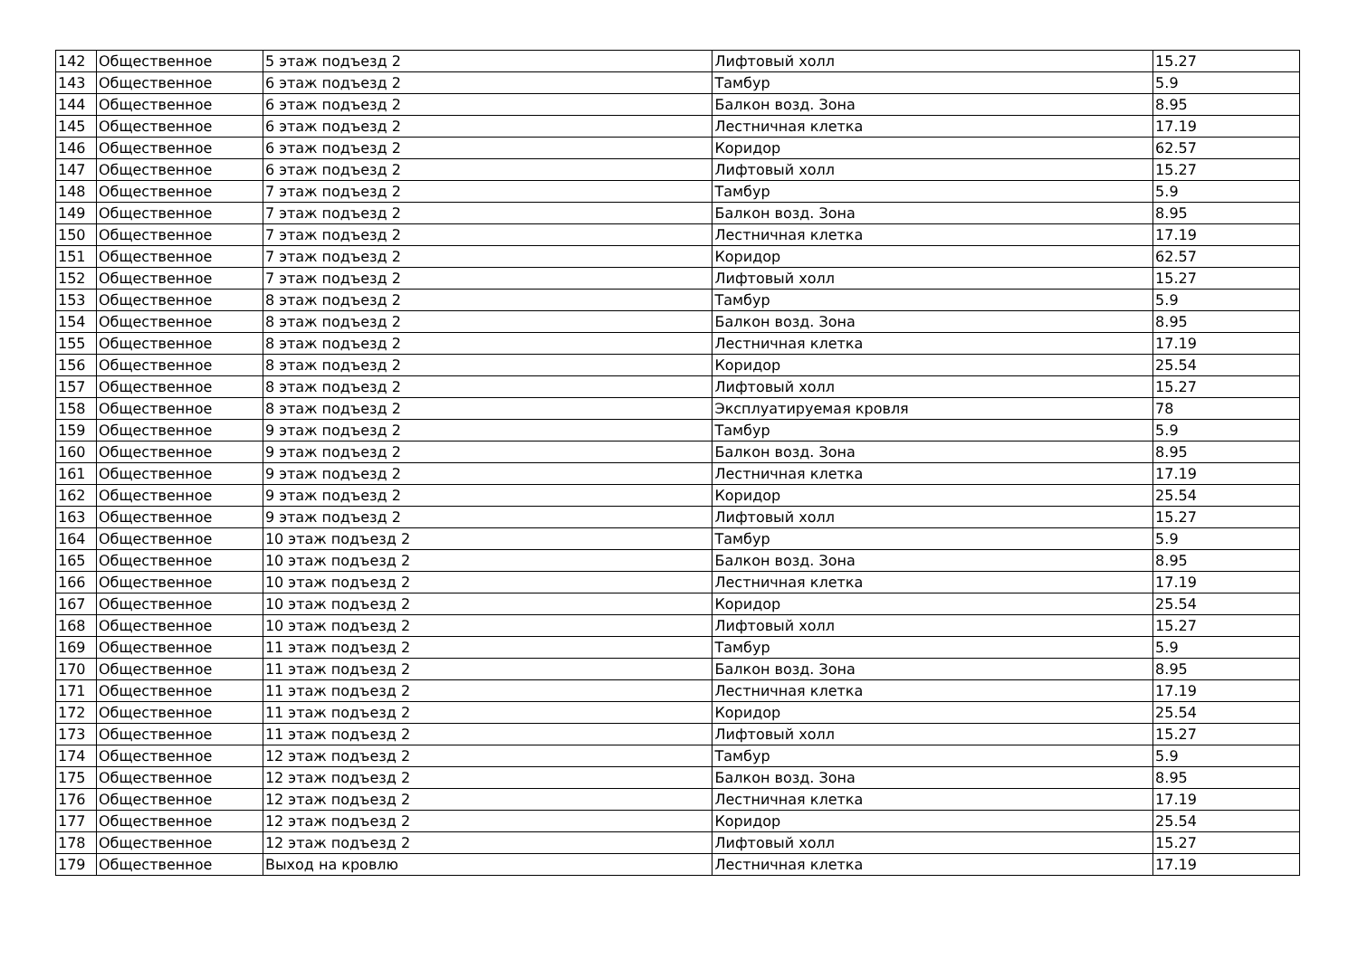| 142 | Общественное | 5 этаж подъезд 2 | Лифтовый холл | 15.27 |
| 143 | Общественное | 6 этаж подъезд 2 | Тамбур | 5.9 |
| 144 | Общественное | 6 этаж подъезд 2 | Балкон возд. Зона | 8.95 |
| 145 | Общественное | 6 этаж подъезд 2 | Лестничная клетка | 17.19 |
| 146 | Общественное | 6 этаж подъезд 2 | Коридор | 62.57 |
| 147 | Общественное | 6 этаж подъезд 2 | Лифтовый холл | 15.27 |
| 148 | Общественное | 7 этаж подъезд 2 | Тамбур | 5.9 |
| 149 | Общественное | 7 этаж подъезд 2 | Балкон возд. Зона | 8.95 |
| 150 | Общественное | 7 этаж подъезд 2 | Лестничная клетка | 17.19 |
| 151 | Общественное | 7 этаж подъезд 2 | Коридор | 62.57 |
| 152 | Общественное | 7 этаж подъезд 2 | Лифтовый холл | 15.27 |
| 153 | Общественное | 8 этаж подъезд 2 | Тамбур | 5.9 |
| 154 | Общественное | 8 этаж подъезд 2 | Балкон возд. Зона | 8.95 |
| 155 | Общественное | 8 этаж подъезд 2 | Лестничная клетка | 17.19 |
| 156 | Общественное | 8 этаж подъезд 2 | Коридор | 25.54 |
| 157 | Общественное | 8 этаж подъезд 2 | Лифтовый холл | 15.27 |
| 158 | Общественное | 8 этаж подъезд 2 | Эксплуатируемая кровля | 78 |
| 159 | Общественное | 9 этаж подъезд 2 | Тамбур | 5.9 |
| 160 | Общественное | 9 этаж подъезд 2 | Балкон возд. Зона | 8.95 |
| 161 | Общественное | 9 этаж подъезд 2 | Лестничная клетка | 17.19 |
| 162 | Общественное | 9 этаж подъезд 2 | Коридор | 25.54 |
| 163 | Общественное | 9 этаж подъезд 2 | Лифтовый холл | 15.27 |
| 164 | Общественное | 10 этаж подъезд 2 | Тамбур | 5.9 |
| 165 | Общественное | 10 этаж подъезд 2 | Балкон возд. Зона | 8.95 |
| 166 | Общественное | 10 этаж подъезд 2 | Лестничная клетка | 17.19 |
| 167 | Общественное | 10 этаж подъезд 2 | Коридор | 25.54 |
| 168 | Общественное | 10 этаж подъезд 2 | Лифтовый холл | 15.27 |
| 169 | Общественное | 11 этаж подъезд 2 | Тамбур | 5.9 |
| 170 | Общественное | 11 этаж подъезд 2 | Балкон возд. Зона | 8.95 |
| 171 | Общественное | 11 этаж подъезд 2 | Лестничная клетка | 17.19 |
| 172 | Общественное | 11 этаж подъезд 2 | Коридор | 25.54 |
| 173 | Общественное | 11 этаж подъезд 2 | Лифтовый холл | 15.27 |
| 174 | Общественное | 12 этаж подъезд 2 | Тамбур | 5.9 |
| 175 | Общественное | 12 этаж подъезд 2 | Балкон возд. Зона | 8.95 |
| 176 | Общественное | 12 этаж подъезд 2 | Лестничная клетка | 17.19 |
| 177 | Общественное | 12 этаж подъезд 2 | Коридор | 25.54 |
| 178 | Общественное | 12 этаж подъезд 2 | Лифтовый холл | 15.27 |
| 179 | Общественное | Выход на кровлю | Лестничная клетка | 17.19 |